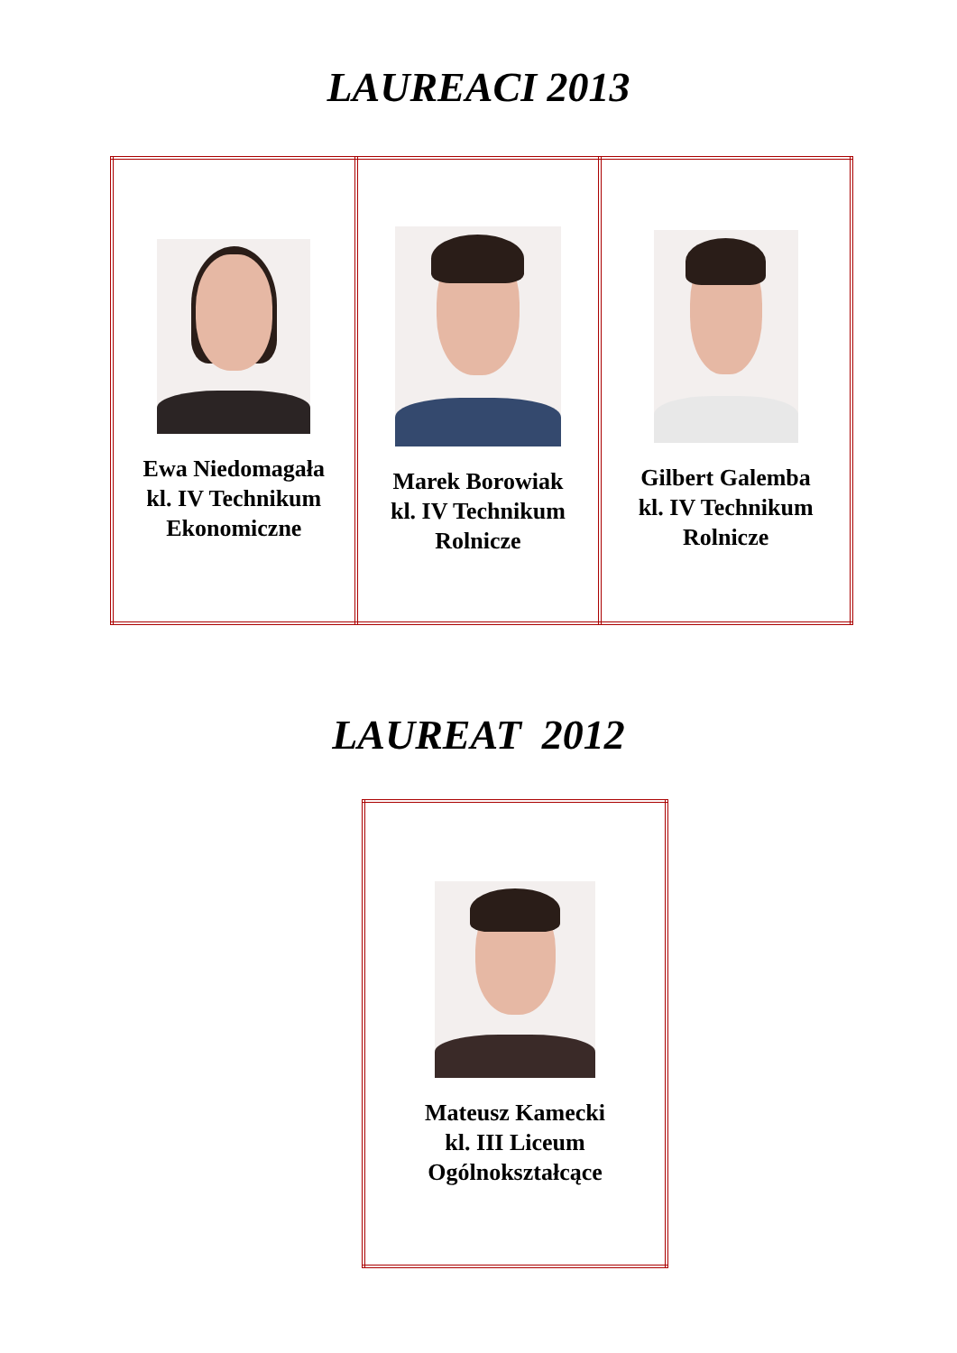LAUREACI 2013
| Ewa Niedomagała kl. IV Technikum Ekonomiczne | Marek Borowiak kl. IV Technikum Rolnicze | Gilbert Galemba kl. IV Technikum Rolnicze |
LAUREAT 2012
| Mateusz Kamecki kl. III Liceum Ogólnokształcące |